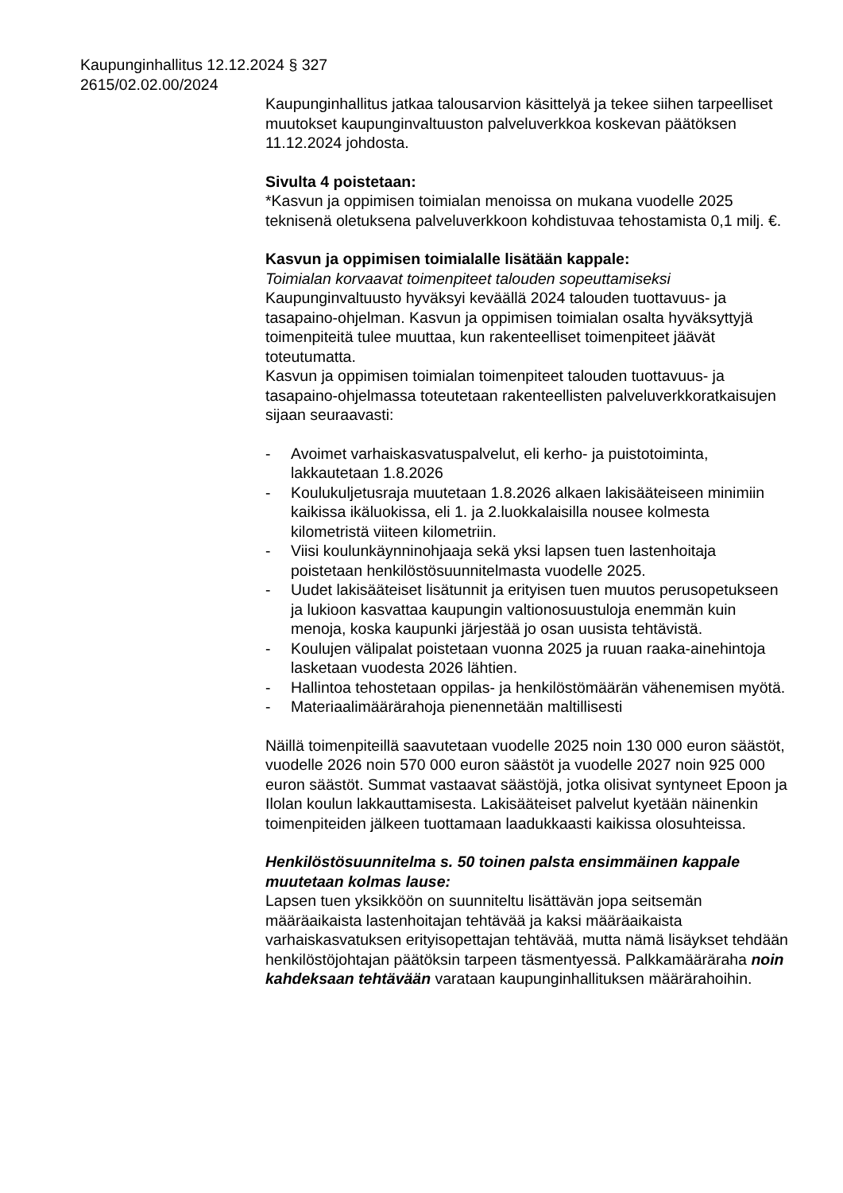Kaupunginhallitus 12.12.2024 § 327
2615/02.02.00/2024
Kaupunginhallitus jatkaa talousarvion käsittelyä ja tekee siihen tarpeelliset muutokset kaupunginvaltuuston palveluverkkoa koskevan päätöksen 11.12.2024 johdosta.
Sivulta 4 poistetaan:
*Kasvun ja oppimisen toimialan menoissa on mukana vuodelle 2025 teknisenä oletuksena palveluverkkoon kohdistuvaa tehostamista 0,1 milj. €.
Kasvun ja oppimisen toimialalle lisätään kappale:
Toimialan korvaavat toimenpiteet talouden sopeuttamiseksi
Kaupunginvaltuusto hyväksyi keväällä 2024 talouden tuottavuus- ja tasapaino-ohjelman. Kasvun ja oppimisen toimialan osalta hyväksyttyjä toimenpiteitä tulee muuttaa, kun rakenteelliset toimenpiteet jäävät toteutumatta.
Kasvun ja oppimisen toimialan toimenpiteet talouden tuottavuus- ja tasapaino-ohjelmassa toteutetaan rakenteellisten palveluverkkoratkaisujen sijaan seuraavasti:
- Avoimet varhaiskasvatuspalvelut, eli kerho- ja puistotoiminta, lakkautetaan 1.8.2026
- Koulukuljetusraja muutetaan 1.8.2026 alkaen lakisääteiseen minimiin kaikissa ikäluokissa, eli 1. ja 2.luokkalaisilla nousee kolmesta kilometristä viiteen kilometriin.
- Viisi koulunkäynninohjaaja sekä yksi lapsen tuen lastenhoitaja poistetaan henkilöstösuunnitelmasta vuodelle 2025.
- Uudet lakisääteiset lisätunnit ja erityisen tuen muutos perusopetukseen ja lukioon kasvattaa kaupungin valtionosuustuloja enemmän kuin menoja, koska kaupunki järjestää jo osan uusista tehtävistä.
- Koulujen välipalat poistetaan vuonna 2025 ja ruuan raaka-ainehintoja lasketaan vuodesta 2026 lähtien.
- Hallintoa tehostetaan oppilas- ja henkilöstömäärän vähenemisen myötä.
- Materiaalimäärärahoja pienennetään maltillisesti
Näillä toimenpiteillä saavutetaan vuodelle 2025 noin 130 000 euron säästöt, vuodelle 2026 noin 570 000 euron säästöt ja vuodelle 2027 noin 925 000 euron säästöt. Summat vastaavat säästöjä, jotka olisivat syntyneet Epoon ja Ilolan koulun lakkauttamisesta. Lakisääteiset palvelut kyetään näinenkin toimenpiteiden jälkeen tuottamaan laadukkaasti kaikissa olosuhteissa.
Henkilöstösuunnitelma s. 50 toinen palsta ensimmäinen kappale muutetaan kolmas lause:
Lapsen tuen yksikköön on suunniteltu lisättävän jopa seitsemän määräaikaista lastenhoitajan tehtävää ja kaksi määräaikaista varhaiskasvatuksen erityisopettajan tehtävää, mutta nämä lisäykset tehdään henkilöstöjohtajan päätöksin tarpeen täsmentyessä. Palkkamääräraha noin kahdeksaan tehtävään varataan kaupunginhallituksen määrärahoihin.